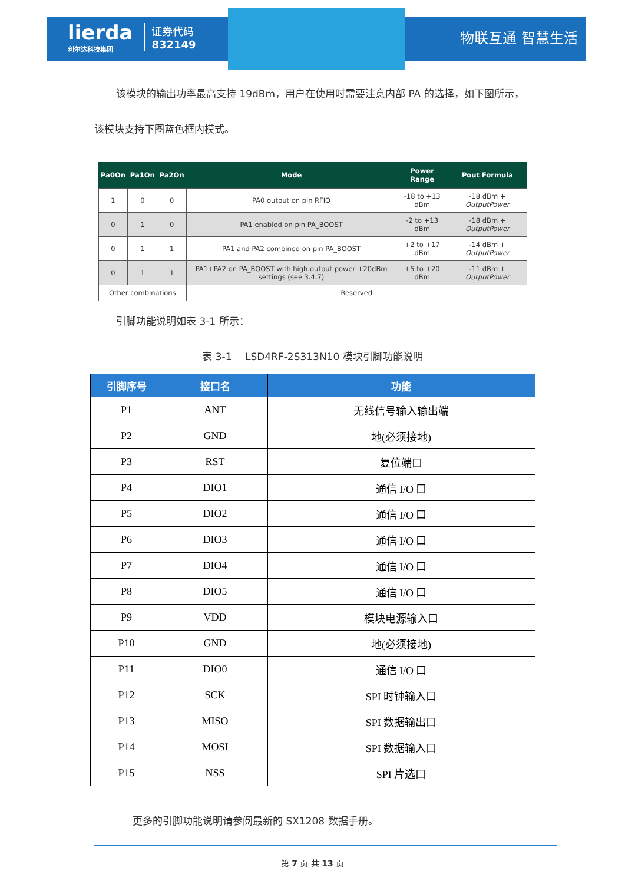lierda
利尔达科技集团
证券代码
832149
物联互通 智慧生活
该模块的输出功率最高支持 19dBm，用户在使用时需要注意内部 PA 的选择，如下图所示，
该模块支持下图蓝色框内模式。
| Pa0On | Pa1On | Pa2On | Mode | Power Range | Pout Formula |
| --- | --- | --- | --- | --- | --- |
| 1 | 0 | 0 | PA0 output on pin RFIO | -18 to +13 dBm | -18 dBm + OutputPower |
| 0 | 1 | 0 | PA1 enabled on pin PA_BOOST | -2 to +13 dBm | -18 dBm + OutputPower |
| 0 | 1 | 1 | PA1 and PA2 combined on pin PA_BOOST | +2 to +17 dBm | -14 dBm + OutputPower |
| 0 | 1 | 1 | PA1+PA2 on PA_BOOST with high output power +20dBm settings (see 3.4.7) | +5 to +20 dBm | -11 dBm + OutputPower |
| Other combinations | | | Reserved | | |
引脚功能说明如表 3-1 所示：
表 3-1　 LSD4RF-2S313N10 模块引脚功能说明
| 引脚序号 | 接口名 | 功能 |
| --- | --- | --- |
| P1 | ANT | 无线信号输入输出端 |
| P2 | GND | 地(必须接地) |
| P3 | RST | 复位端口 |
| P4 | DIO1 | 通信 I/O 口 |
| P5 | DIO2 | 通信 I/O 口 |
| P6 | DIO3 | 通信 I/O 口 |
| P7 | DIO4 | 通信 I/O 口 |
| P8 | DIO5 | 通信 I/O 口 |
| P9 | VDD | 模块电源输入口 |
| P10 | GND | 地(必须接地) |
| P11 | DIO0 | 通信 I/O 口 |
| P12 | SCK | SPI 时钟输入口 |
| P13 | MISO | SPI 数据输出口 |
| P14 | MOSI | SPI 数据输入口 |
| P15 | NSS | SPI 片选口 |
更多的引脚功能说明请参阅最新的 SX1208 数据手册。
第 7 页 共 13 页